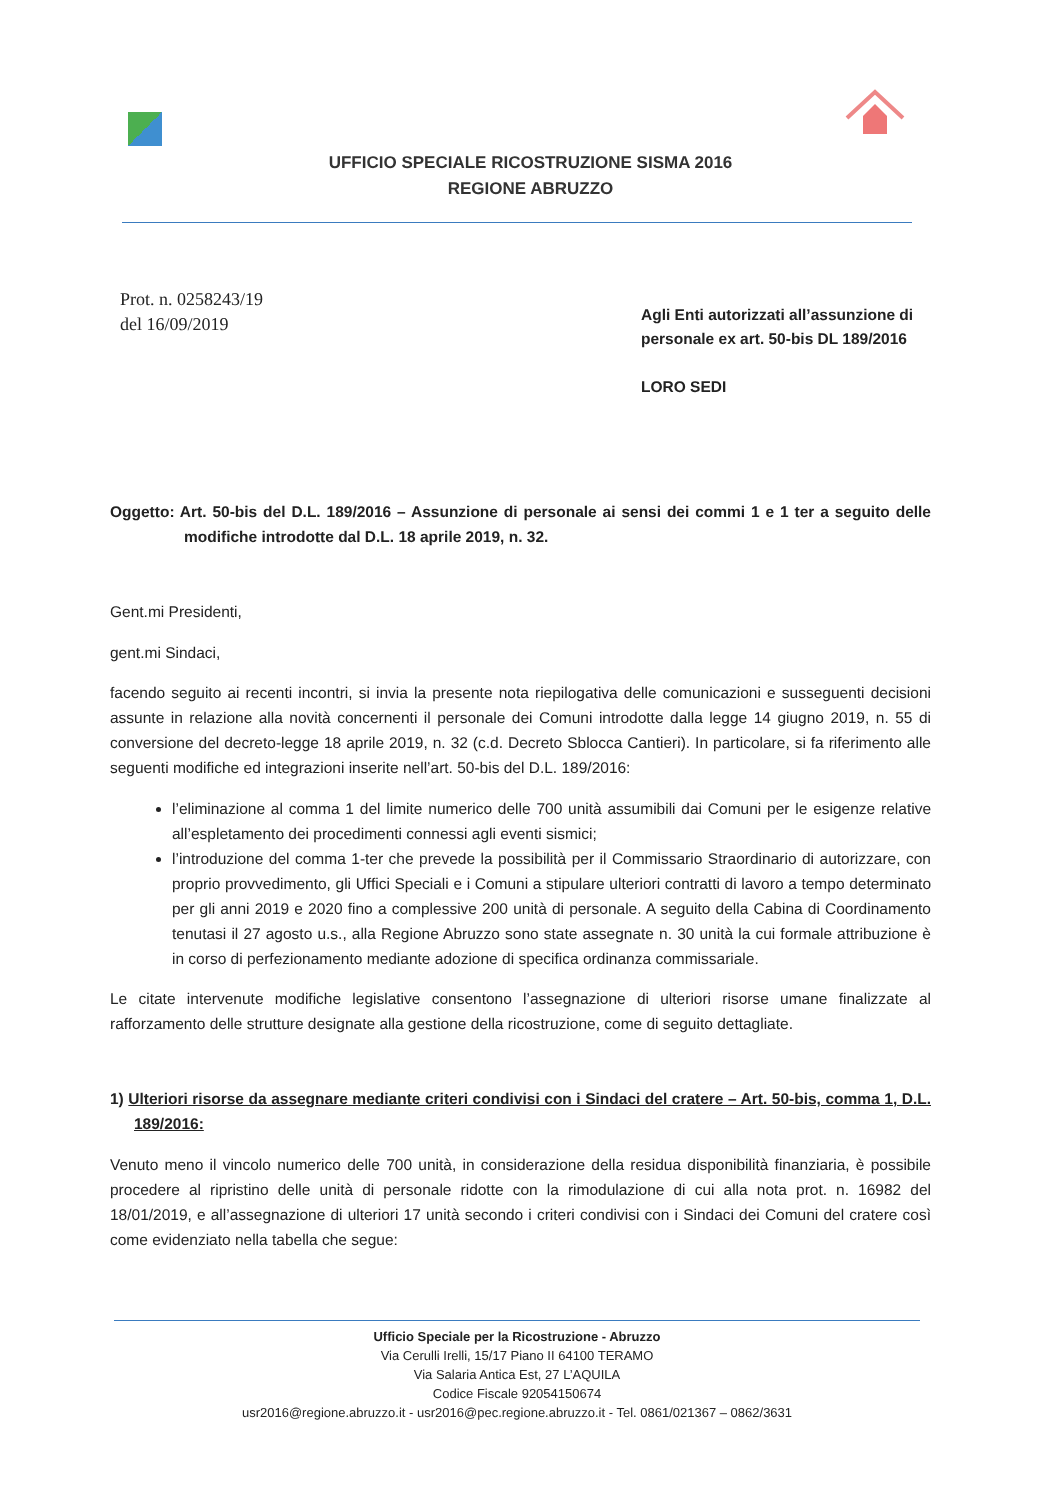UFFICIO SPECIALE RICOSTRUZIONE SISMA 2016
REGIONE ABRUZZO
Prot. n. 0258243/19
del 16/09/2019
Agli Enti autorizzati all’assunzione di personale ex art. 50-bis DL 189/2016
LORO SEDI
Oggetto: Art. 50-bis del D.L. 189/2016 – Assunzione di personale ai sensi dei commi 1 e 1 ter a seguito delle modifiche introdotte dal D.L. 18 aprile 2019, n. 32.
Gent.mi Presidenti,
gent.mi Sindaci,
facendo seguito ai recenti incontri, si invia la presente nota riepilogativa delle comunicazioni e susseguenti decisioni assunte in relazione alla novità concernenti il personale dei Comuni introdotte dalla legge 14 giugno 2019, n. 55 di conversione del decreto-legge 18 aprile 2019, n. 32 (c.d. Decreto Sblocca Cantieri). In particolare, si fa riferimento alle seguenti modifiche ed integrazioni inserite nell’art. 50-bis del D.L. 189/2016:
l’eliminazione al comma 1 del limite numerico delle 700 unità assumibili dai Comuni per le esigenze relative all’espletamento dei procedimenti connessi agli eventi sismici;
l’introduzione del comma 1-ter che prevede la possibilità per il Commissario Straordinario di autorizzare, con proprio provvedimento, gli Uffici Speciali e i Comuni a stipulare ulteriori contratti di lavoro a tempo determinato per gli anni 2019 e 2020 fino a complessive 200 unità di personale. A seguito della Cabina di Coordinamento tenutasi il 27 agosto u.s., alla Regione Abruzzo sono state assegnate n. 30 unità la cui formale attribuzione è in corso di perfezionamento mediante adozione di specifica ordinanza commissariale.
Le citate intervenute modifiche legislative consentono l’assegnazione di ulteriori risorse umane finalizzate al rafforzamento delle strutture designate alla gestione della ricostruzione, come di seguito dettagliate.
1) Ulteriori risorse da assegnare mediante criteri condivisi con i Sindaci del cratere – Art. 50-bis, comma 1, D.L. 189/2016:
Venuto meno il vincolo numerico delle 700 unità, in considerazione della residua disponibilità finanziaria, è possibile procedere al ripristino delle unità di personale ridotte con la rimodulazione di cui alla nota prot. n. 16982 del 18/01/2019, e all’assegnazione di ulteriori 17 unità secondo i criteri condivisi con i Sindaci dei Comuni del cratere così come evidenziato nella tabella che segue:
Ufficio Speciale per la Ricostruzione - Abruzzo
Via Cerulli Irelli, 15/17 Piano II 64100 TERAMO
Via Salaria Antica Est, 27 L’AQUILA
Codice Fiscale 92054150674
usr2016@regione.abruzzo.it - usr2016@pec.regione.abruzzo.it - Tel. 0861/021367 – 0862/3631